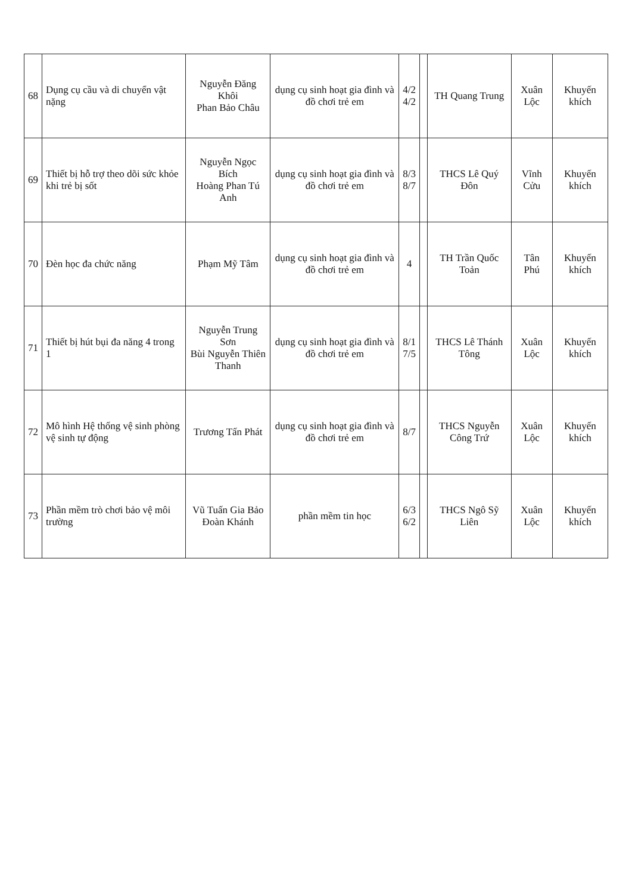| 68 | Dụng cụ cầu và di chuyển vật nặng | Nguyễn Đăng Khôi Phan Bảo Châu | dụng cụ sinh hoạt gia đình và đồ chơi trẻ em | 4/2 4/2 | | TH Quang Trung | Xuân Lộc | Khuyến khích |
| 69 | Thiết bị hỗ trợ theo dõi sức khỏe khi trẻ bị sốt | Nguyễn Ngọc Bích Hoàng Phan Tú Anh | dụng cụ sinh hoạt gia đình và đồ chơi trẻ em | 8/3 8/7 | | THCS Lê Quý Đôn | Vĩnh Cửu | Khuyến khích |
| 70 | Đèn học đa chức năng | Phạm Mỹ Tâm | dụng cụ sinh hoạt gia đình và đồ chơi trẻ em | 4 | | TH Trần Quốc Toản | Tân Phú | Khuyến khích |
| 71 | Thiết bị hút bụi đa năng 4 trong 1 | Nguyễn Trung Sơn Bùi Nguyễn Thiên Thanh | dụng cụ sinh hoạt gia đình và đồ chơi trẻ em | 8/1 7/5 | | THCS Lê Thánh Tông | Xuân Lộc | Khuyến khích |
| 72 | Mô hình Hệ thống vệ sinh phòng vệ sinh tự động | Trương Tấn Phát | dụng cụ sinh hoạt gia đình và đồ chơi trẻ em | 8/7 | | THCS Nguyễn Công Trứ | Xuân Lộc | Khuyến khích |
| 73 | Phần mềm trò chơi bảo vệ môi trường | Vũ Tuấn Gia Bảo Đoàn Khánh | phần mềm tin học | 6/3 6/2 | | THCS Ngô Sỹ Liên | Xuân Lộc | Khuyến khích |